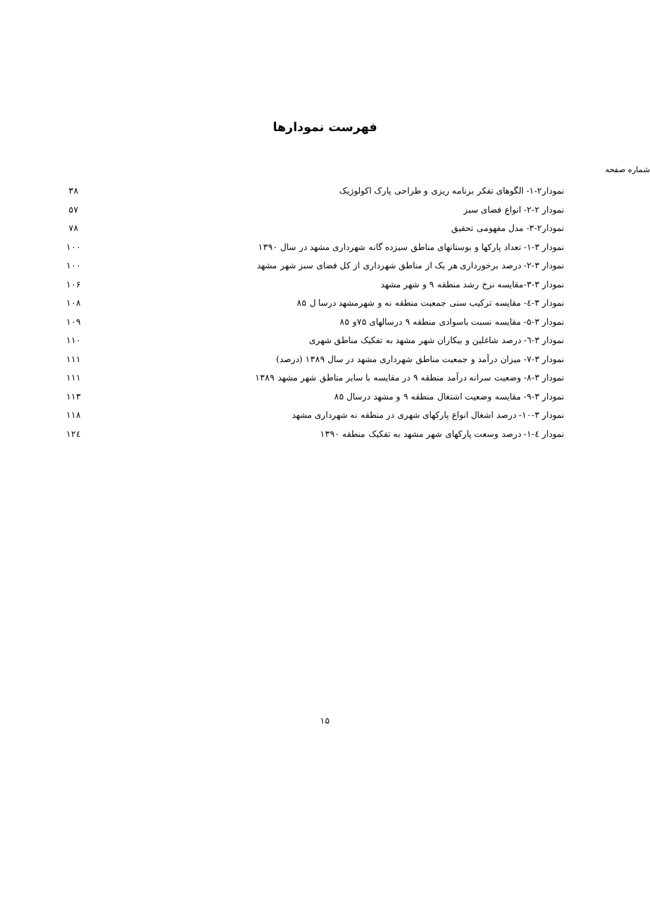فهرست نمودارها
شماره صفحه
| نمودار۲-۱- الگوهای تفکر برنامه ریزی و طراحی پارک اکولوژیک | ۳۸ |
| نمودار ۲-۲- انواع فضای سبز | ۵۷ |
| نمودار۲-۳- مدل مفهومی تحقیق | ۷۸ |
| نمودار ۳-۱- تعداد پارکها و بوستانهای مناطق سیزده گانه شهرداری مشهد در سال ۱۳۹۰ | ۱۰۰ |
| نمودار ۳-۲- درصد برخورداری هر یک از مناطق شهرداری از کل فضای سبز شهر مشهد | ۱۰۰ |
| نمودار ۳-۳-مقایسه نرخ رشد منطقه ۹ و شهر مشهد | ۱۰۶ |
| نمودار ۳-٤- مقایسه ترکیب سنی جمعیت منطقه نه و شهرمشهد درسا ل ۸۵ | ۱۰۸ |
| نمودار ۳-۵- مقایسه نسبت باسوادی منطقه ۹ درسالهای ۷۵و ۸۵ | ۱۰۹ |
| نمودار ۳-٦- درصد شاغلین و بیکاران شهر مشهد به تفکیک مناطق شهری | ۱۱۰ |
| نمودار ۳-۷- میزان درآمد و جمعیت مناطق شهرداری مشهد در سال ۱۳۸۹ (درصد) | ۱۱۱ |
| نمودار ۳-۸- وضعیت سرانه درآمد منطقه ۹ در مقایسه با سایر مناطق شهر مشهد ۱۳۸۹ | ۱۱۱ |
| نمودار ۳-۹- مقایسه وضعیت اشتغال منطقه ۹ و مشهد درسال ۸۵ | ۱۱۳ |
| نمودار ۳-۱۰- درصد اشغال انواع پارکهای شهری در منطقه نه شهرداری مشهد | ۱۱۸ |
| نمودار ٤-۱- درصد وسعت پارکهای شهر مشهد به تفکیک منطقه ۱۳۹۰ | ۱۲٤ |
۱۵